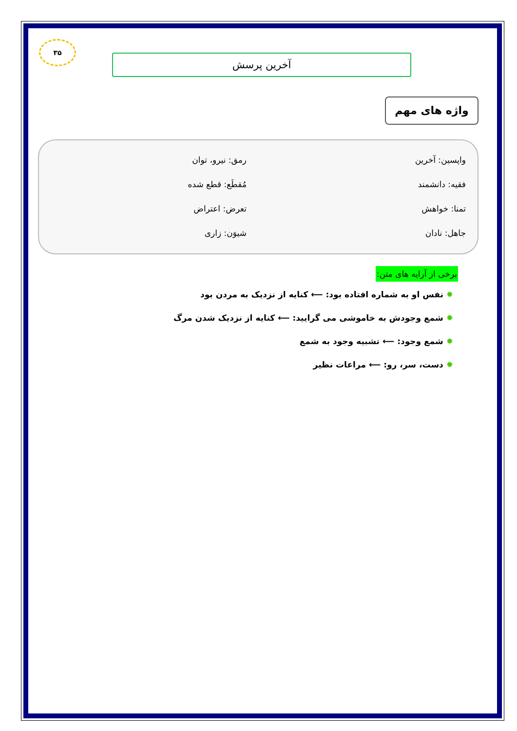۳۵
آخرین پرسش
واژه های مهم
واپسین: آخرین
رمق: نیرو، توان
فقیه: دانشمند
مُقطَع: قطع شده
تمنا: خواهش
تعرض: اعتراض
جاهل: نادان
شیوَن: زاری
برخی از آرایه های متن:
✹ نفس او به شماره افتاده بود: ⟵ کنایه از نزدیک به مردن بود
✹ شمع وجودش به خاموشی می گرایید: ⟵ کنایه از نزدیک شدن مرگ
✹ شمع وجود: ⟵ تشبیه وجود به شمع
✹ دست، سر، رو: ⟵ مراعات نظیر